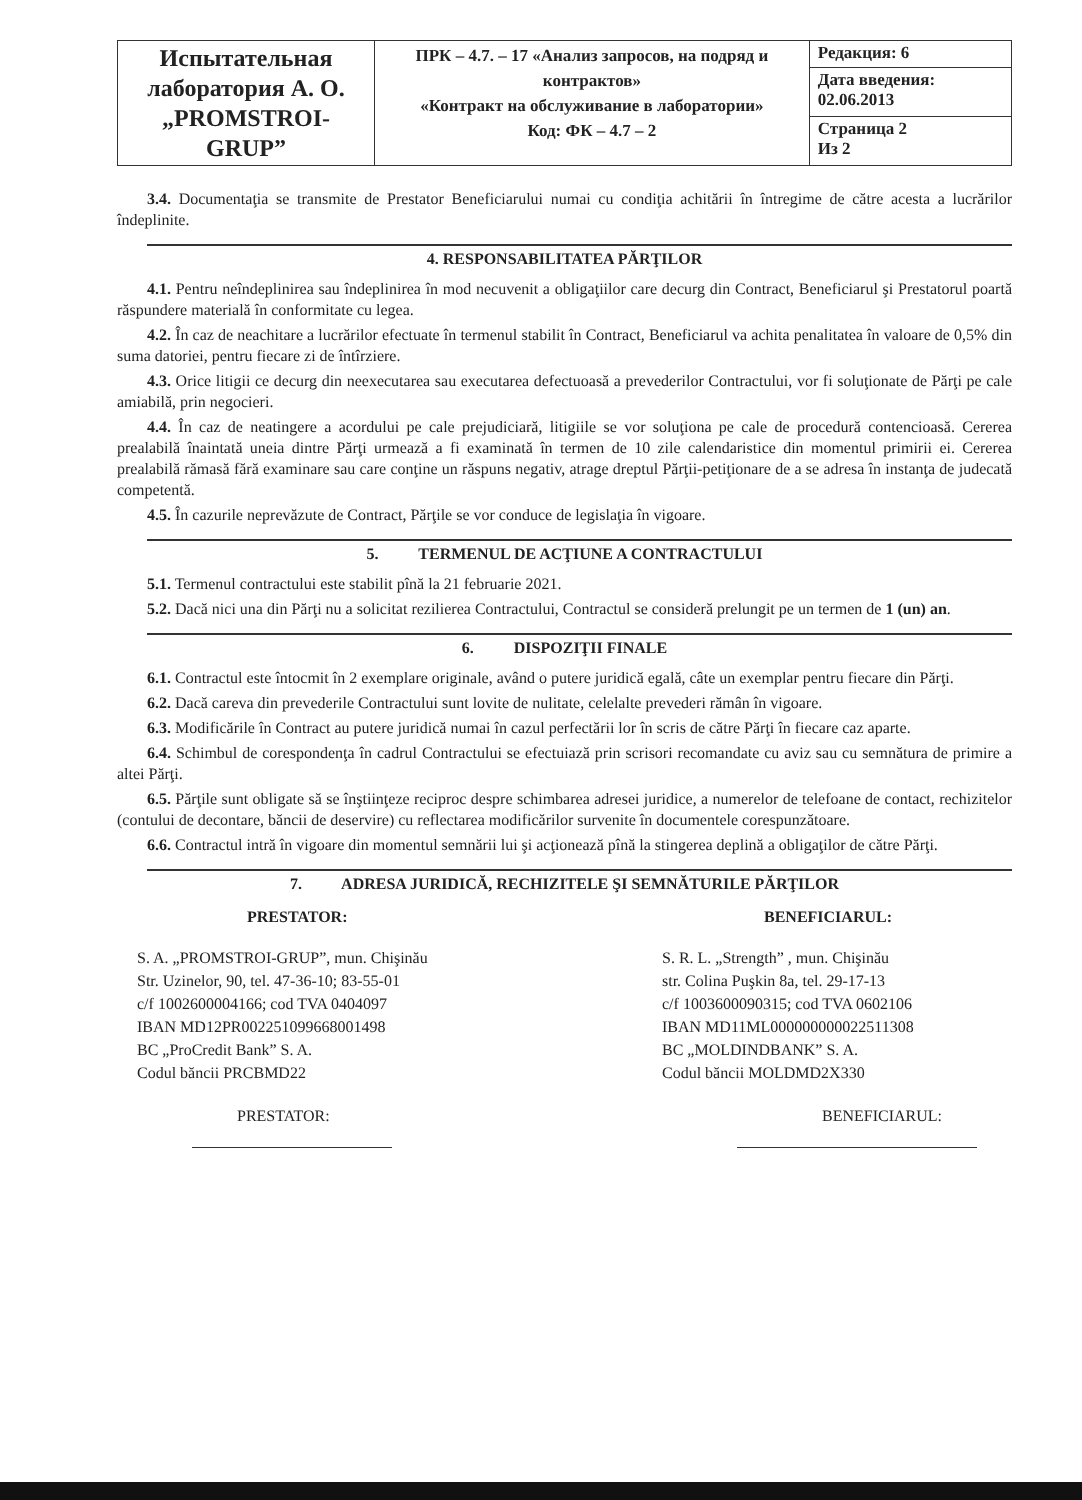| Испытательная лаборатория А. О. „PROMSTROI-GRUP” | ПРК – 4.7. – 17 «Анализ запросов, на подряд и контрактов» «Контракт на обслуживание в лаборатории» Код: ФК – 4.7 – 2 | Редакция: 6 |
| | | Дата введения: 02.06.2013 |
| | | Страница 2 Из 2 |
3.4. Documentaţia se transmite de Prestator Beneficiarului numai cu condiţia achitării în întregime de către acesta a lucrărilor îndeplinite.
4. RESPONSABILITATEA PĂRŢILOR
4.1. Pentru neîndeplinirea sau îndeplinirea în mod necuvenit a obligaţiilor care decurg din Contract, Beneficiarul şi Prestatorul poartă răspundere materială în conformitate cu legea.
4.2. În caz de neachitare a lucrărilor efectuate în termenul stabilit în Contract, Beneficiarul va achita penalitatea în valoare de 0,5% din suma datoriei, pentru fiecare zi de întîrziere.
4.3. Orice litigii ce decurg din neexecutarea sau executarea defectuoasă a prevederilor Contractului, vor fi soluţionate de Părţi pe cale amiabilă, prin negocieri.
4.4. În caz de neatingere a acordului pe cale prejudiciară, litigiile se vor soluţiona pe cale de procedură contencioasă. Cererea prealabilă înaintată uneia dintre Părţi urmează a fi examinată în termen de 10 zile calendaristice din momentul primirii ei. Cererea prealabilă rămasă fără examinare sau care conţine un răspuns negativ, atrage dreptul Părţii-petiţionare de a se adresa în instanţa de judecată competentă.
4.5. În cazurile neprevăzute de Contract, Părţile se vor conduce de legislaţia în vigoare.
5. TERMENUL DE ACŢIUNE A CONTRACTULUI
5.1. Termenul contractului este stabilit pînă la 21 februarie 2021.
5.2. Dacă nici una din Părţi nu a solicitat rezilierea Contractului, Contractul se consideră prelungit pe un termen de 1 (un) an.
6. DISPOZIŢII FINALE
6.1. Contractul este întocmit în 2 exemplare originale, având o putere juridică egală, câte un exemplar pentru fiecare din Părţi.
6.2. Dacă careva din prevederile Contractului sunt lovite de nulitate, celelalte prevederi rămân în vigoare.
6.3. Modificările în Contract au putere juridică numai în cazul perfectării lor în scris de către Părţi în fiecare caz aparte.
6.4. Schimbul de corespondenţa în cadrul Contractului se efectuiază prin scrisori recomandate cu aviz sau cu semnătura de primire a altei Părţi.
6.5. Părţile sunt obligate să se înştiinţeze reciproc despre schimbarea adresei juridice, a numerelor de telefoane de contact, rechizitelor (contului de decontare, băncii de deservire) cu reflectarea modificărilor survenite în documentele corespunzătoare.
6.6. Contractul intră în vigoare din momentul semnării lui şi acţionează pînă la stingerea deplină a obligaţilor de către Părţi.
7. ADRESA JURIDICĂ, RECHIZITELE ŞI SEMNĂTURILE PĂRŢILOR
PRESTATOR: BENEFICIARUL:
S. A. „PROMSTROI-GRUP”, mun. Chişinău
Str. Uzinelor, 90, tel. 47-36-10; 83-55-01
c/f 1002600004166; cod TVA 0404097
IBAN MD12PR002251099668001498
BC „ProCredit Bank” S. A.
Codul băncii PRCBMD22
PRESTATOR:
S. R. L. „Strength” , mun. Chişinău
str. Colina Puşkin 8a, tel. 29-17-13
c/f 1003600090315; cod TVA 0602106
IBAN MD11ML000000000022511308
BC „MOLDINDBANK” S. A.
Codul băncii MOLDMD2X330
BENEFICIARUL: